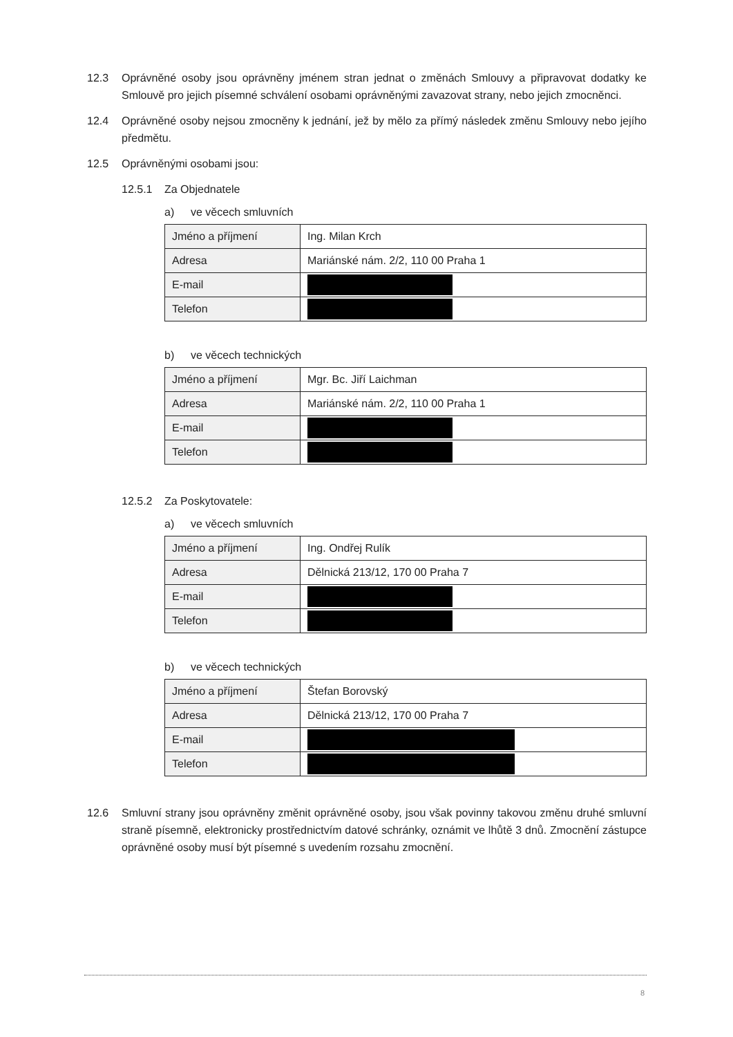12.3 Oprávněné osoby jsou oprávněny jménem stran jednat o změnách Smlouvy a připravovat dodatky ke Smlouvě pro jejich písemné schválení osobami oprávněnými zavazovat strany, nebo jejich zmocněnci.
12.4 Oprávněné osoby nejsou zmocněny k jednání, jež by mělo za přímý následek změnu Smlouvy nebo jejího předmětu.
12.5 Oprávněnými osobami jsou:
12.5.1 Za Objednatele
a) ve věcech smluvních
| Jméno a příjmení | Ing. Milan Krch |
| Adresa | Mariánské nám. 2/2, 110 00 Praha 1 |
| E-mail | |
| Telefon | |
b) ve věcech technických
| Jméno a příjmení | Mgr. Bc. Jiří Laichman |
| Adresa | Mariánské nám. 2/2, 110 00 Praha 1 |
| E-mail | |
| Telefon | |
12.5.2 Za Poskytovatele:
a) ve věcech smluvních
| Jméno a příjmení | Ing. Ondřej Rulík |
| Adresa | Dělnická 213/12, 170 00 Praha 7 |
| E-mail | |
| Telefon | |
b) ve věcech technických
| Jméno a příjmení | Štefan Borovský |
| Adresa | Dělnická 213/12, 170 00 Praha 7 |
| E-mail | |
| Telefon | |
12.6 Smluvní strany jsou oprávněny změnit oprávněné osoby, jsou však povinny takovou změnu druhé smluvní straně písemně, elektronicky prostřednictvím datové schránky, oznámit ve lhůtě 3 dnů. Zmocnění zástupce oprávněné osoby musí být písemné s uvedením rozsahu zmocnění.
8